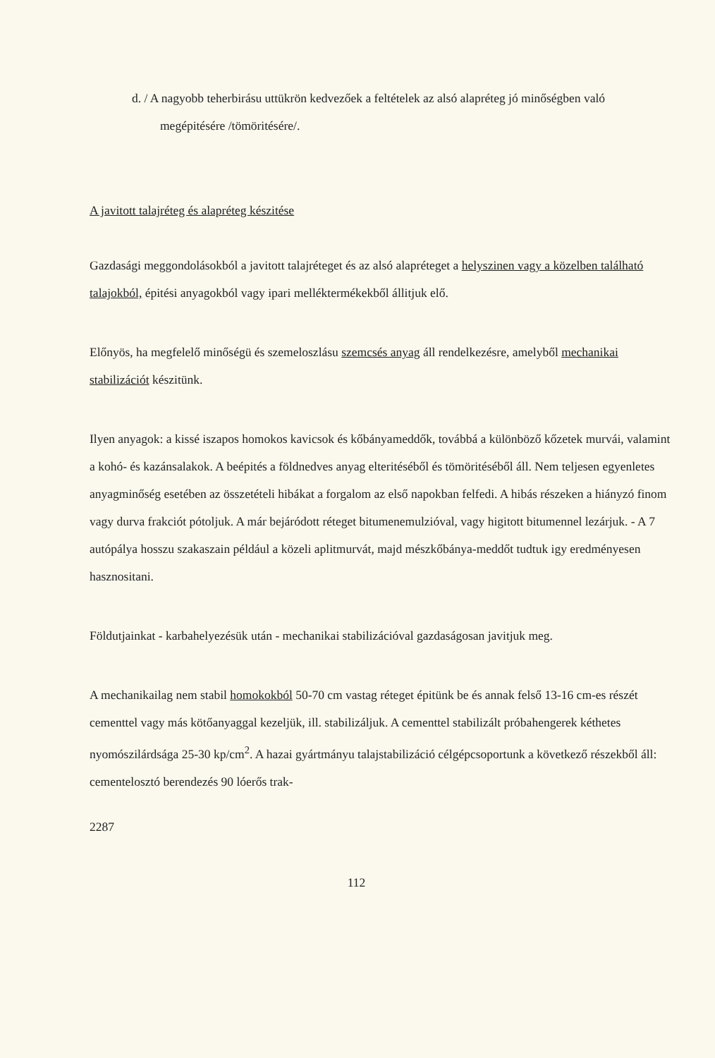d. / A nagyobb teherbirásu uttükrön kedvezőek a feltételek az alsó alapréteg jó minőségben való megépitésére /tömöritésére/.
A javitott talajréteg és alapréteg készitése
Gazdasági meggondolásokból a javitott talajréteget és az alsó alapréteget a helyszinen vagy a közelben található talajokból, épitési anyagokból vagy ipari melléktermékekből állitjuk elő.
Előnyös, ha megfelelő minőségü és szemeloszlásu szemcsés anyag áll rendelkezésre, amelyből mechanikai stabilizációt készitünk.
Ilyen anyagok: a kissé iszapos homokos kavicsok és kőbányameddők, továbbá a különböző kőzetek murvái, valamint a kohó- és kazánsalakok. A beépités a földnedves anyag elteritéséből és tömöritéséből áll. Nem teljesen egyenletes anyagminőség esetében az összetételi hibákat a forgalom az első napokban felfedi. A hibás részeken a hiányzó finom vagy durva frakciót pótoljuk. A már bejáródott réteget bitumenemulzióval, vagy higitott bitumennel lezárjuk. - A 7 autópálya hosszu szakaszain például a közeli aplitmurvát, majd mészkőbánya-meddőt tudtuk igy eredményesen hasznositani.
Földutjainkat - karbahelyezésük után - mechanikai stabilizációval gazdaságosan javitjuk meg.
A mechanikailag nem stabil homokokból 50-70 cm vastag réteget épitünk be és annak felső 13-16 cm-es részét cementtel vagy más kötőanyaggal kezeljük, ill. stabilizáljuk. A cementtel stabilizált próbahengerek kéthetes nyomószilárdsága 25-30 kp/cm<sup>2</sup>. A hazai gyártmányu talajstabilizáció célgépcsoportunk a következő részekből áll: cementelosztó berendezés 90 lóerős trak-
2287
112